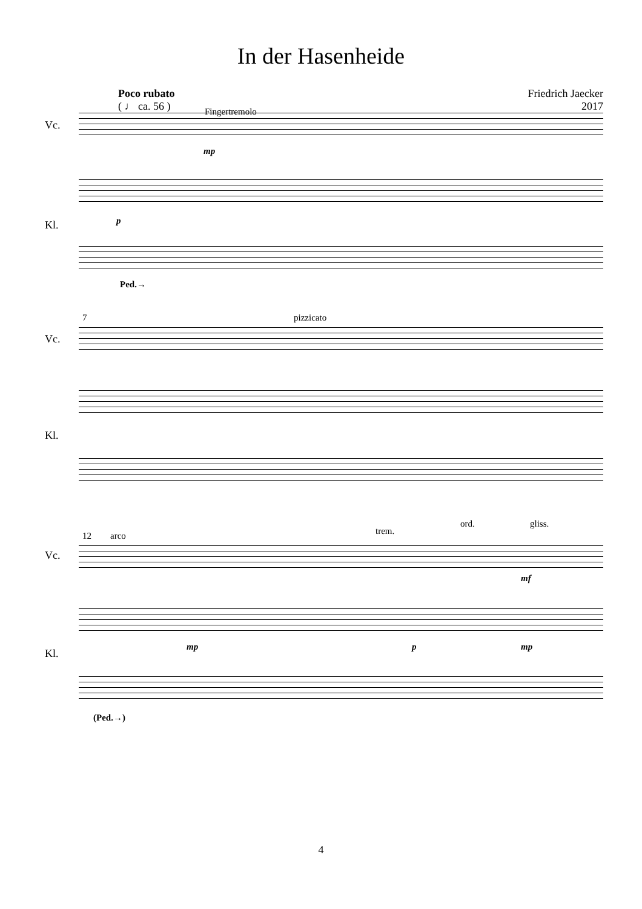In der Hasenheide
Poco rubato
( ♩ ca. 56 )
Friedrich Jaecker
2017
Fingertremolo
Vc.
mp
Kl. p
Ped.→
7 pizzicato
Vc.
Kl.
12 arco trem.
ord. gliss.
Vc.
mf
mp p mp
Kl.
(Ped.→)
4